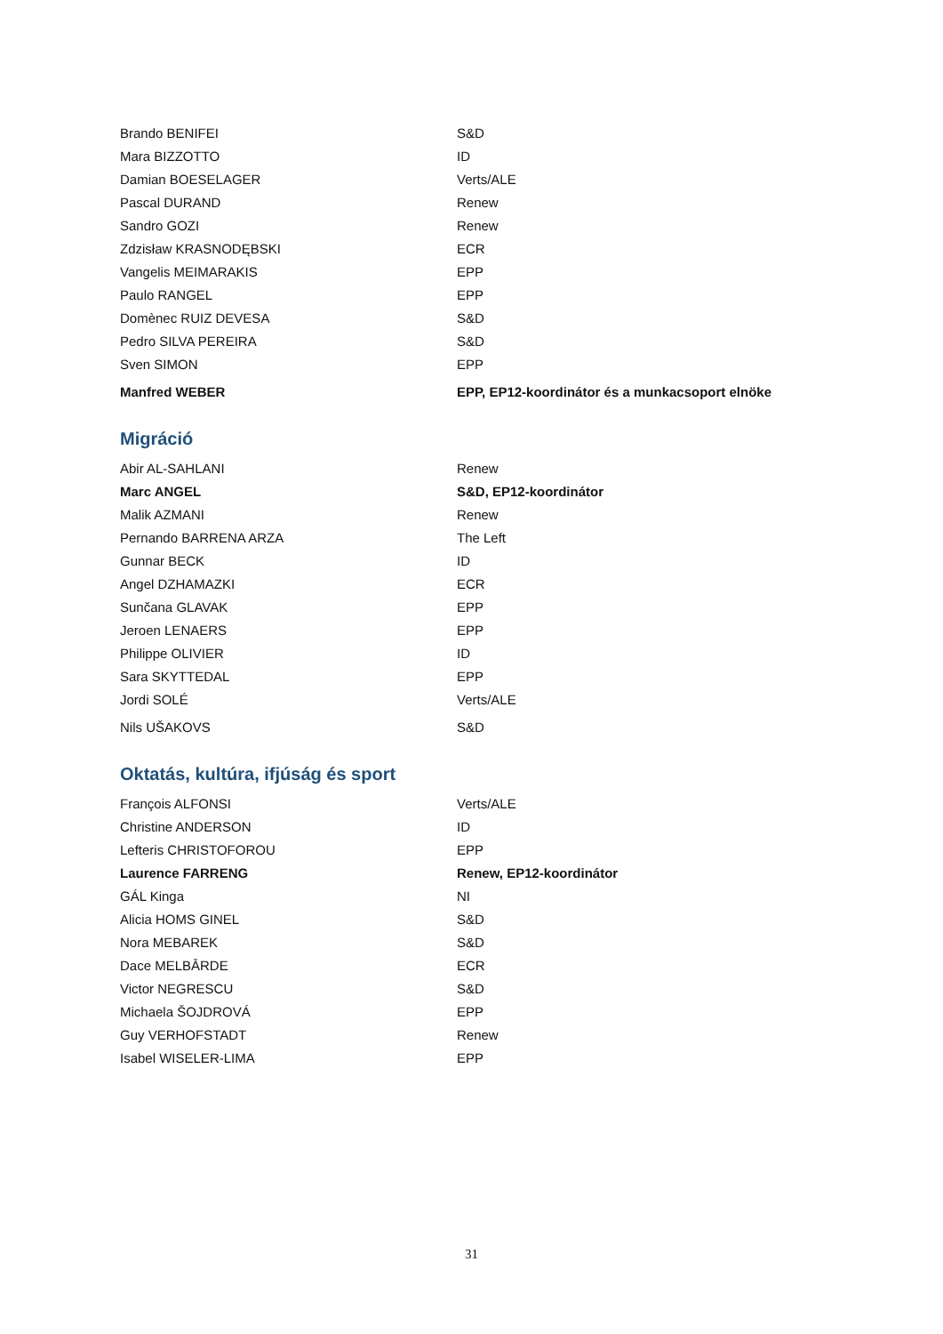| Brando BENIFEI | S&D |
| Mara BIZZOTTO | ID |
| Damian BOESELAGER | Verts/ALE |
| Pascal DURAND | Renew |
| Sandro GOZI | Renew |
| Zdzisław KRASNODĘBSKI | ECR |
| Vangelis MEIMARAKIS | EPP |
| Paulo RANGEL | EPP |
| Domènec RUIZ DEVESA | S&D |
| Pedro SILVA PEREIRA | S&D |
| Sven SIMON | EPP |
| Manfred WEBER | EPP, EP12-koordinátor és a munkacsoport elnöke |
Migráció
| Abir AL-SAHLANI | Renew |
| Marc ANGEL | S&D, EP12-koordinátor |
| Malik AZMANI | Renew |
| Pernando BARRENA ARZA | The Left |
| Gunnar BECK | ID |
| Angel DZHAMAZKI | ECR |
| Sunčana GLAVAK | EPP |
| Jeroen LENAERS | EPP |
| Philippe OLIVIER | ID |
| Sara SKYTTEDAL | EPP |
| Jordi SOLÉ | Verts/ALE |
| Nils UŠAKOVS | S&D |
Oktatás, kultúra, ifjúság és sport
| François ALFONSI | Verts/ALE |
| Christine ANDERSON | ID |
| Lefteris CHRISTOFOROU | EPP |
| Laurence FARRENG | Renew, EP12-koordinátor |
| GÁL Kinga | NI |
| Alicia HOMS GINEL | S&D |
| Nora MEBAREK | S&D |
| Dace MELBĀRDE | ECR |
| Victor NEGRESCU | S&D |
| Michaela ŠOJDROVÁ | EPP |
| Guy VERHOFSTADT | Renew |
| Isabel WISELER-LIMA | EPP |
31